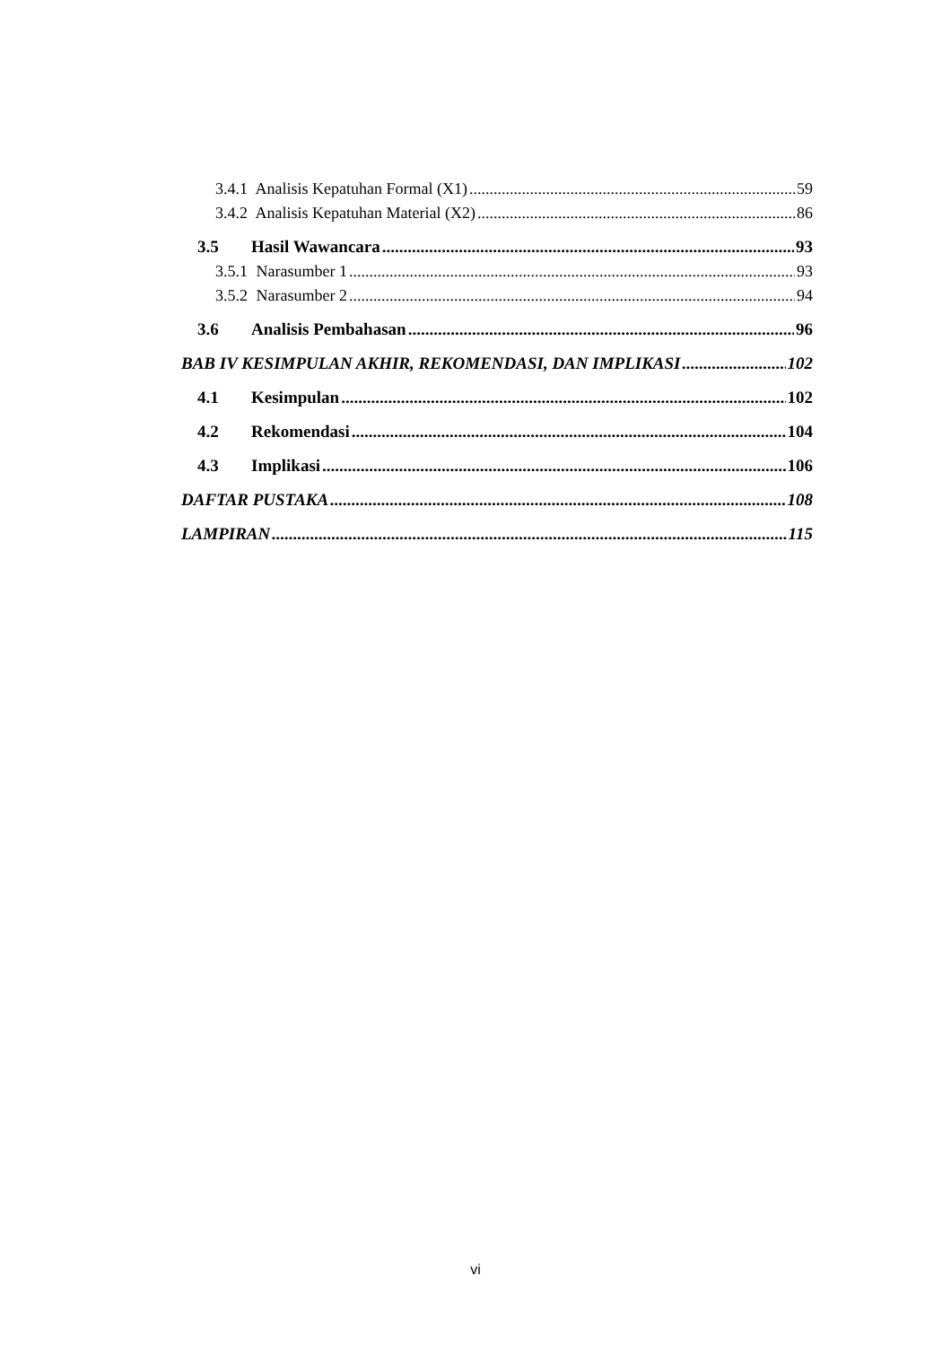3.4.1 Analisis Kepatuhan Formal (X1) 59
3.4.2 Analisis Kepatuhan Material (X2) 86
3.5 Hasil Wawancara 93
3.5.1 Narasumber 1 93
3.5.2 Narasumber 2 94
3.6 Analisis Pembahasan 96
BAB IV KESIMPULAN AKHIR, REKOMENDASI, DAN IMPLIKASI 102
4.1 Kesimpulan 102
4.2 Rekomendasi 104
4.3 Implikasi 106
DAFTAR PUSTAKA 108
LAMPIRAN 115
vi